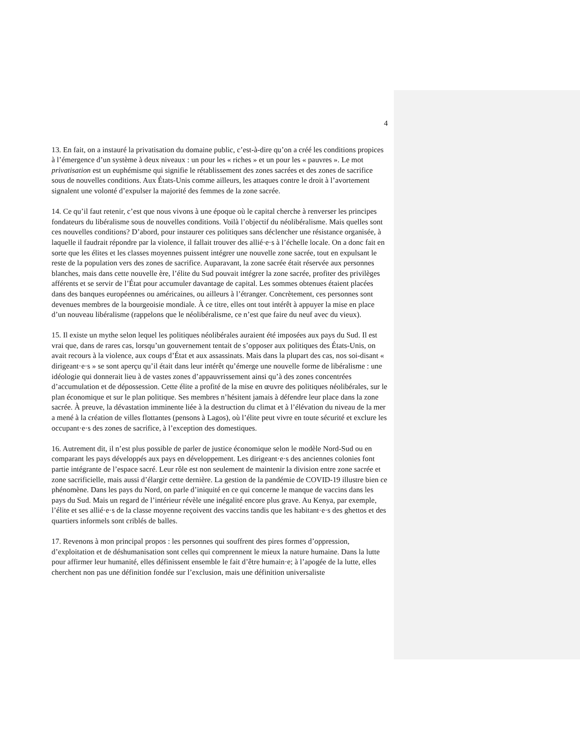4
13. En fait, on a instauré la privatisation du domaine public, c’est-à-dire qu’on a créé les conditions propices à l’émergence d’un système à deux niveaux : un pour les « riches » et un pour les « pauvres ». Le mot privatisation est un euphémisme qui signifie le rétablissement des zones sacrées et des zones de sacrifice sous de nouvelles conditions. Aux États-Unis comme ailleurs, les attaques contre le droit à l’avortement signalent une volonté d’expulser la majorité des femmes de la zone sacrée.
14. Ce qu’il faut retenir, c’est que nous vivons à une époque où le capital cherche à renverser les principes fondateurs du libéralisme sous de nouvelles conditions. Voilà l’objectif du néolibéralisme. Mais quelles sont ces nouvelles conditions? D’abord, pour instaurer ces politiques sans déclencher une résistance organisée, à laquelle il faudrait répondre par la violence, il fallait trouver des allié·e·s à l’échelle locale. On a donc fait en sorte que les élites et les classes moyennes puissent intégrer une nouvelle zone sacrée, tout en expulsant le reste de la population vers des zones de sacrifice. Auparavant, la zone sacrée était réservée aux personnes blanches, mais dans cette nouvelle ère, l’élite du Sud pouvait intégrer la zone sacrée, profiter des privilèges afférents et se servir de l’État pour accumuler davantage de capital. Les sommes obtenues étaient placées dans des banques européennes ou américaines, ou ailleurs à l’étranger. Concrètement, ces personnes sont devenues membres de la bourgeoisie mondiale. À ce titre, elles ont tout intérêt à appuyer la mise en place d’un nouveau libéralisme (rappelons que le néolibéralisme, ce n’est que faire du neuf avec du vieux).
15. Il existe un mythe selon lequel les politiques néolibérales auraient été imposées aux pays du Sud. Il est vrai que, dans de rares cas, lorsqu’un gouvernement tentait de s’opposer aux politiques des États-Unis, on avait recours à la violence, aux coups d’État et aux assassinats. Mais dans la plupart des cas, nos soi-disant « dirigeant·e·s » se sont aperçu qu’il était dans leur intérêt qu’émerge une nouvelle forme de libéralisme : une idéologie qui donnerait lieu à de vastes zones d’appauvrissement ainsi qu’à des zones concentrées d’accumulation et de dépossession. Cette élite a profité de la mise en œuvre des politiques néolibérales, sur le plan économique et sur le plan politique. Ses membres n’hésitent jamais à défendre leur place dans la zone sacrée. À preuve, la dévastation imminente liée à la destruction du climat et à l’élévation du niveau de la mer a mené à la création de villes flottantes (pensons à Lagos), où l’élite peut vivre en toute sécurité et exclure les occupant·e·s des zones de sacrifice, à l’exception des domestiques.
16. Autrement dit, il n’est plus possible de parler de justice économique selon le modèle Nord-Sud ou en comparant les pays développés aux pays en développement. Les dirigeant·e·s des anciennes colonies font partie intégrante de l’espace sacré. Leur rôle est non seulement de maintenir la division entre zone sacrée et zone sacrificielle, mais aussi d’élargir cette dernière. La gestion de la pandémie de COVID-19 illustre bien ce phénomène. Dans les pays du Nord, on parle d’iniquité en ce qui concerne le manque de vaccins dans les pays du Sud. Mais un regard de l’intérieur révèle une inégalité encore plus grave. Au Kenya, par exemple, l’élite et ses allié·e·s de la classe moyenne reçoivent des vaccins tandis que les habitant·e·s des ghettos et des quartiers informels sont criblés de balles.
17. Revenons à mon principal propos : les personnes qui souffrent des pires formes d’oppression, d’exploitation et de déshumanisation sont celles qui comprennent le mieux la nature humaine. Dans la lutte pour affirmer leur humanité, elles définissent ensemble le fait d’être humain·e; à l’apogée de la lutte, elles cherchent non pas une définition fondée sur l’exclusion, mais une définition universaliste